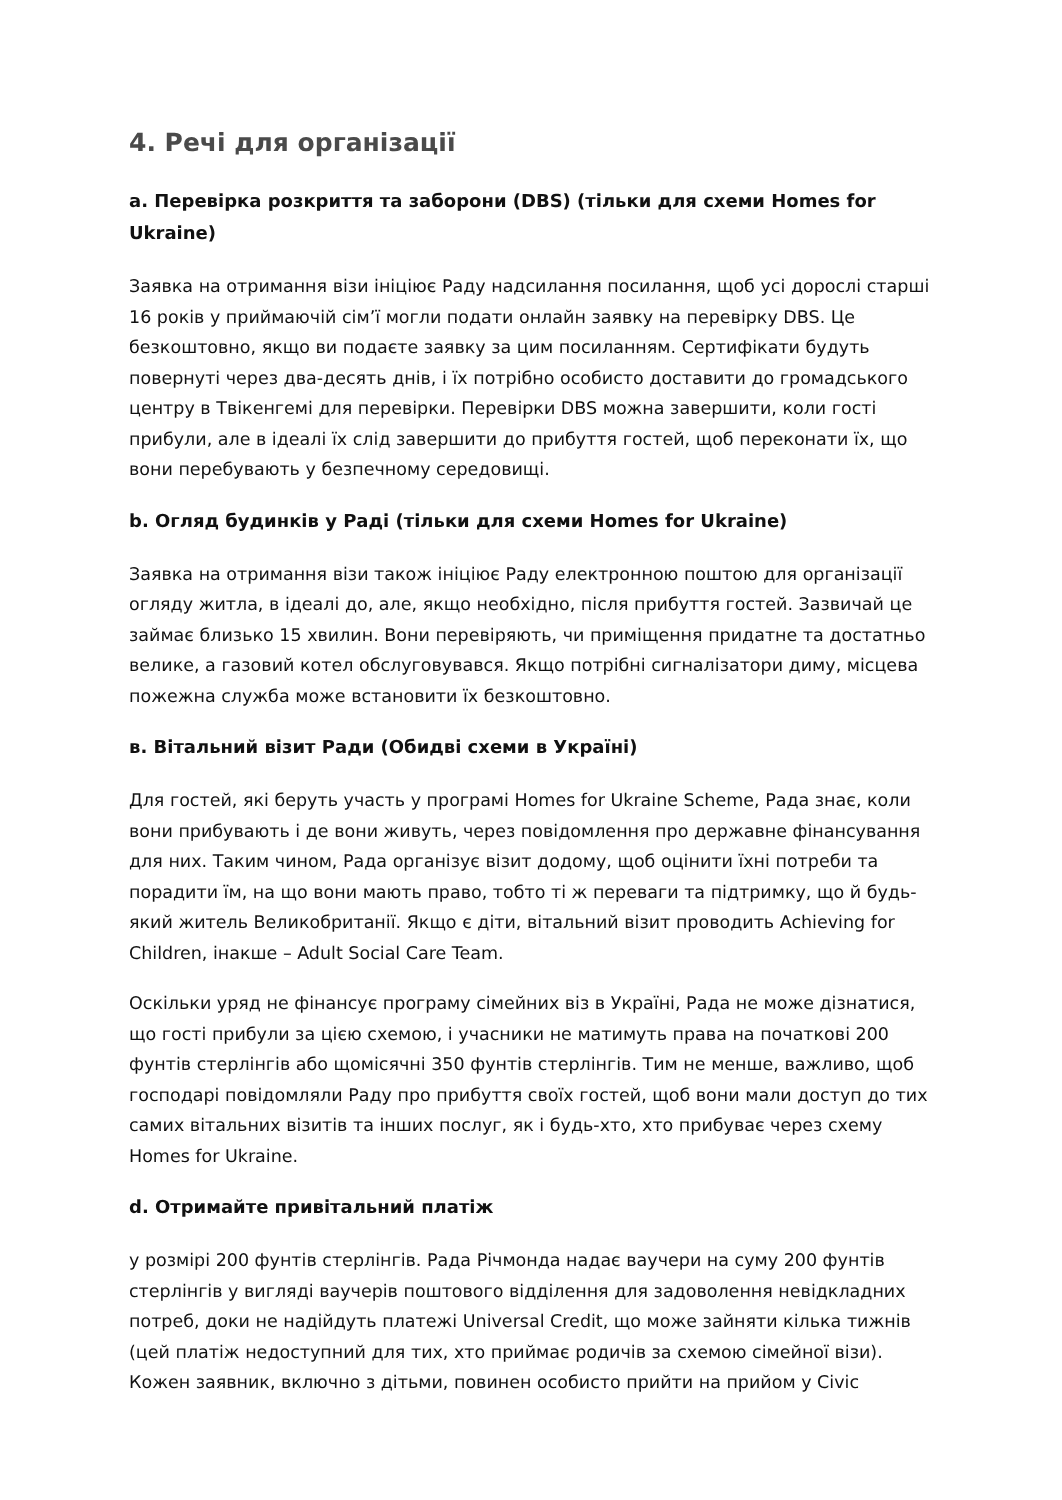4. Речі для організації
a. Перевірка розкриття та заборони (DBS) (тільки для схеми Homes for Ukraine)
Заявка на отримання візи ініціює Раду надсилання посилання, щоб усі дорослі старші 16 років у приймаючій сім’ї могли подати онлайн заявку на перевірку DBS. Це безкоштовно, якщо ви подаєте заявку за цим посиланням. Сертифікати будуть повернуті через два-десять днів, і їх потрібно особисто доставити до громадського центру в Твікенгемі для перевірки. Перевірки DBS можна завершити, коли гості прибули, але в ідеалі їх слід завершити до прибуття гостей, щоб переконати їх, що вони перебувають у безпечному середовищі.
b. Огляд будинків у Раді (тільки для схеми Homes for Ukraine)
Заявка на отримання візи також ініціює Раду електронною поштою для організації огляду житла, в ідеалі до, але, якщо необхідно, після прибуття гостей. Зазвичай це займає близько 15 хвилин. Вони перевіряють, чи приміщення придатне та достатньо велике, а газовий котел обслуговувався. Якщо потрібні сигналізатори диму, місцева пожежна служба може встановити їх безкоштовно.
в. Вітальний візит Ради (Обидві схеми в Україні)
Для гостей, які беруть участь у програмі Homes for Ukraine Scheme, Рада знає, коли вони прибувають і де вони живуть, через повідомлення про державне фінансування для них. Таким чином, Рада організує візит додому, щоб оцінити їхні потреби та порадити їм, на що вони мають право, тобто ті ж переваги та підтримку, що й будь-який житель Великобританії. Якщо є діти, вітальний візит проводить Achieving for Children, інакше – Adult Social Care Team.
Оскільки уряд не фінансує програму сімейних віз в Україні, Рада не може дізнатися, що гості прибули за цією схемою, і учасники не матимуть права на початкові 200 фунтів стерлінгів або щомісячні 350 фунтів стерлінгів. Тим не менше, важливо, щоб господарі повідомляли Раду про прибуття своїх гостей, щоб вони мали доступ до тих самих вітальних візитів та інших послуг, як і будь-хто, хто прибуває через схему Homes for Ukraine.
d. Отримайте привітальний платіж
у розмірі 200 фунтів стерлінгів. Рада Річмонда надає ваучери на суму 200 фунтів стерлінгів у вигляді ваучерів поштового відділення для задоволення невідкладних потреб, доки не надійдуть платежі Universal Credit, що може зайняти кілька тижнів (цей платіж недоступний для тих, хто приймає родичів за схемою сімейної візи). Кожен заявник, включно з дітьми, повинен особисто прийти на прийом у Civic